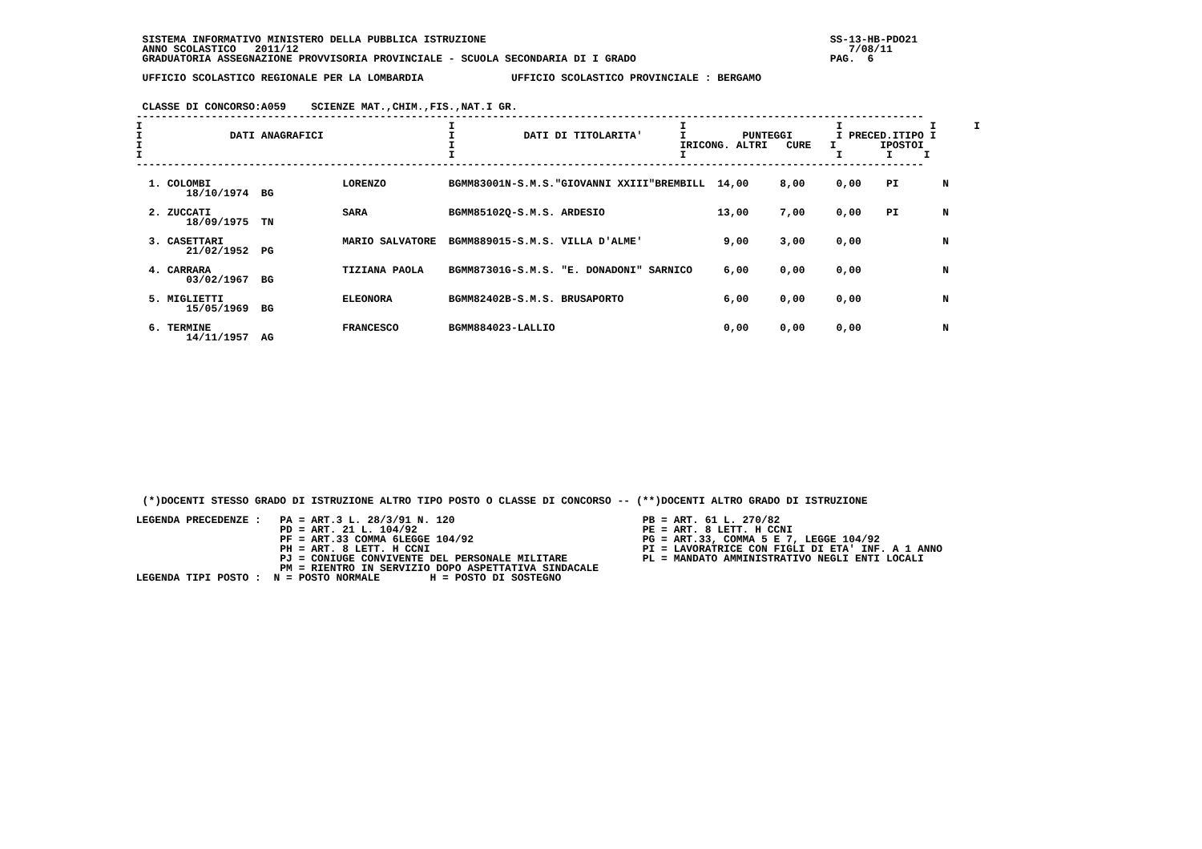SISTEMA INFORMATIVO MINISTERO DELLA PUBBLICA ISTRUZIONE                                                       SS-13-HB-PDO21
  ANNO SCOLASTICO   2011/12                                                                                        7/08/11
  GRADUATORIA ASSEGNAZIONE PROVVISORIA PROVINCIALE - SCUOLA SECONDARIA DI I GRADO                               PAG.  6

  UFFICIO SCOLASTICO REGIONALE PER LA LOMBARDIA              UFFICIO SCOLASTICO PROVINCIALE : BERGAMO


  CLASSE DI CONCORSO:A059    SCIENZE MAT.,CHIM.,FIS.,NAT.I GR.
 ------------------------------------------------------------------------------------------------------------------------------
 I                                                 I                                    I                        I              I      I
 I              DATI ANAGRAFICI                    I           DATI DI TITOLARITA'      I         PUNTEGGI       I PRECED.ITIPO I
 I                                                 I                                    IRICONG. ALTRI   CURE   I       IPOSTOI
 I                                                 I                                    I                        I       I     I
 ------------------------------------------------------------------------------------------------------------------------------

   1. COLOMBI                     LORENZO          BGMM83001N-S.M.S."GIOVANNI XXIII"BREMBILL  14,00     8,00     0,00    PI       N
         18/10/1974  BG

   2. ZUCCATI                     SARA             BGMM85102Q-S.M.S. ARDESIO                  13,00     7,00     0,00    PI       N
         18/09/1975  TN

   3. CASETTARI                   MARIO SALVATORE  BGMM889015-S.M.S. VILLA D'ALME'             9,00     3,00     0,00             N
         21/02/1952  PG

   4. CARRARA                     TIZIANA PAOLA    BGMM87301G-S.M.S. "E. DONADONI" SARNICO     6,00     0,00     0,00             N
         03/02/1967  BG

   5. MIGLIETTI                   ELEONORA         BGMM82402B-S.M.S. BRUSAPORTO                6,00     0,00     0,00             N
         15/05/1969  BG

   6. TERMINE                     FRANCESCO        BGMM884023-LALLIO                           0,00     0,00     0,00             N
         14/11/1957  AG
















  (*)DOCENTI STESSO GRADO DI ISTRUZIONE ALTRO TIPO POSTO O CLASSE DI CONCORSO -- (**)DOCENTI ALTRO GRADO DI ISTRUZIONE

 LEGENDA PRECEDENZE :   PA = ART.3 L. 28/3/91 N. 120                              PB = ART. 61 L. 270/82
                        PD = ART. 21 L. 104/92                                    PE = ART. 8 LETT. H CCNI
                        PF = ART.33 COMMA 6LEGGE 104/92                           PG = ART.33, COMMA 5 E 7, LEGGE 104/92
                        PH = ART. 8 LETT. H CCNI                                  PI = LAVORATRICE CON FIGLI DI ETA' INF. A 1 ANNO
                        PJ = CONIUGE CONVIVENTE DEL PERSONALE MILITARE            PL = MANDATO AMMINISTRATIVO NEGLI ENTI LOCALI
                        PM = RIENTRO IN SERVIZIO DOPO ASPETTATIVA SINDACALE
 LEGENDA TIPI POSTO :  N = POSTO NORMALE        H = POSTO DI SOSTEGNO